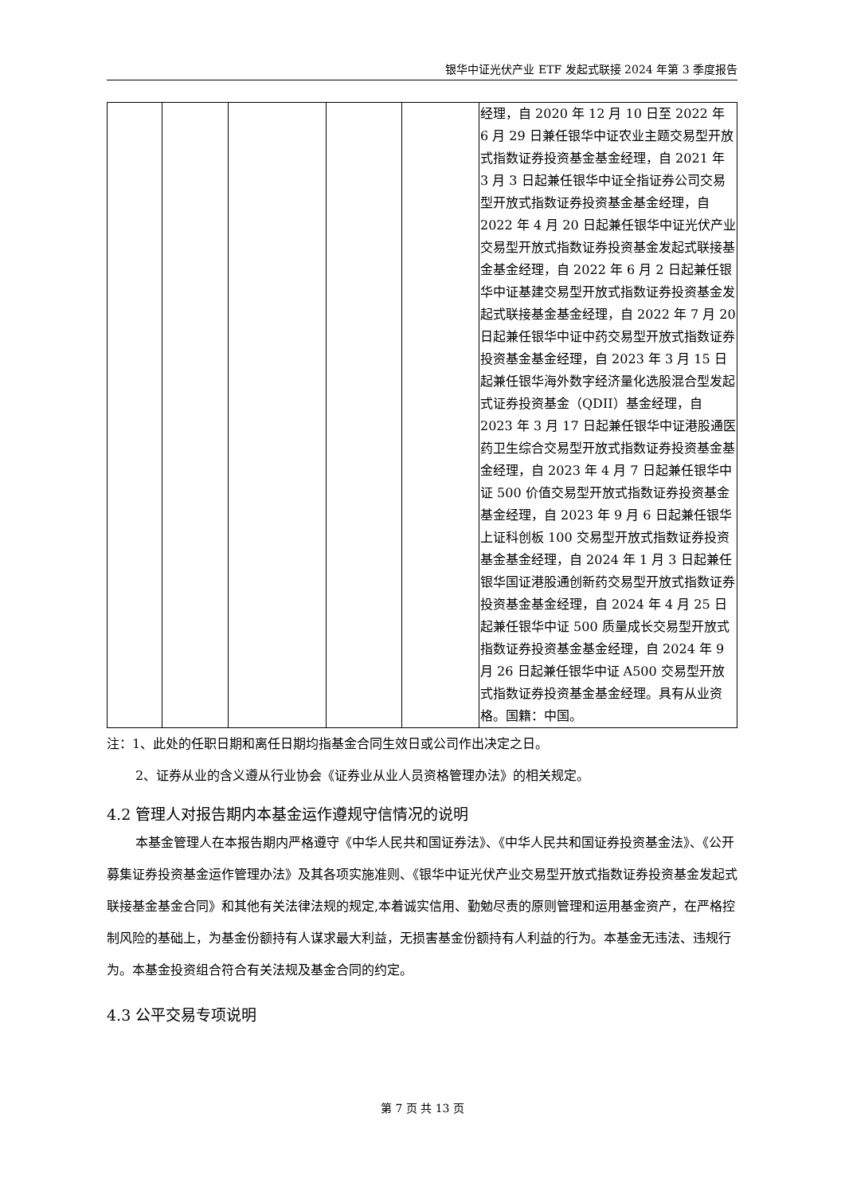银华中证光伏产业 ETF 发起式联接 2024 年第 3 季度报告
| | | | | | 经理，自 2020 年 12 月 10 日至 2022 年 6 月 29 日兼任银华中证农业主题交易型开放式指数证券投资基金基金经理，自 2021 年 3 月 3 日起兼任银华中证全指证券公司交易型开放式指数证券投资基金基金经理，自 2022 年 4 月 20 日起兼任银华中证光伏产业交易型开放式指数证券投资基金发起式联接基金基金经理，自 2022 年 6 月 2 日起兼任银华中证基建交易型开放式指数证券投资基金发起式联接基金基金经理，自 2022 年 7 月 20 日起兼任银华中证中药交易型开放式指数证券投资基金基金经理，自 2023 年 3 月 15 日起兼任银华海外数字经济量化选股混合型发起式证券投资基金（QDII）基金经理，自 2023 年 3 月 17 日起兼任银华中证港股通医药卫生综合交易型开放式指数证券投资基金基金经理，自 2023 年 4 月 7 日起兼任银华中证 500 价值交易型开放式指数证券投资基金基金经理，自 2023 年 9 月 6 日起兼任银华上证科创板 100 交易型开放式指数证券投资基金基金经理，自 2024 年 1 月 3 日起兼任银华国证港股通创新药交易型开放式指数证券投资基金基金经理，自 2024 年 4 月 25 日起兼任银华中证 500 质量成长交易型开放式指数证券投资基金基金经理，自 2024 年 9 月 26 日起兼任银华中证 A500 交易型开放式指数证券投资基金基金经理。具有从业资格。国籍：中国。 |
注：1、此处的任职日期和离任日期均指基金合同生效日或公司作出决定之日。
2、证券从业的含义遵从行业协会《证券业从业人员资格管理办法》的相关规定。
4.2 管理人对报告期内本基金运作遵规守信情况的说明
本基金管理人在本报告期内严格遵守《中华人民共和国证券法》、《中华人民共和国证券投资基金法》、《公开募集证券投资基金运作管理办法》及其各项实施准则、《银华中证光伏产业交易型开放式指数证券投资基金发起式联接基金基金合同》和其他有关法律法规的规定,本着诚实信用、勤勉尽责的原则管理和运用基金资产，在严格控制风险的基础上，为基金份额持有人谋求最大利益，无损害基金份额持有人利益的行为。本基金无违法、违规行为。本基金投资组合符合有关法规及基金合同的约定。
4.3 公平交易专项说明
第 7 页 共 13 页